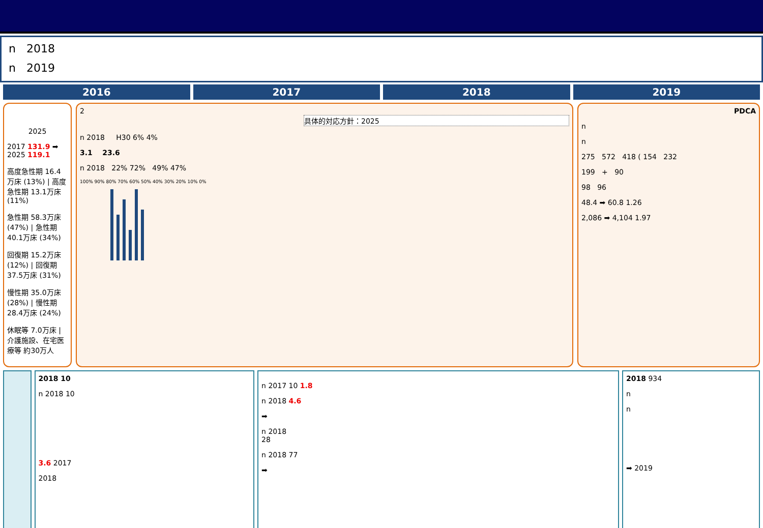n 2018
n 2019
2016 2017 2018 2019
2025
2017 131.9 ➡ 2025 119.1
高度急性期 16.4万床 (13%) | 高度急性期 13.1万床 (11%)
急性期 58.3万床 (47%) | 急性期 40.1万床 (34%)
回復期 15.2万床 (12%) | 回復期 37.5万床 (31%)
慢性期 35.0万床 (28%) | 慢性期 28.4万床 (24%)
休眠等 7.0万床 | 介護施設、在宅医療等 約30万人
2
具体的対応方針：2025
n 2018 H30 6% 4%
3.1 23.6
n 2018 22% 72% 49% 47%
100% 90% 80% 70% 60% 50% 40% 30% 20% 10% 0%
PDCA
n
n
275 572 418 ( 154 232
199 + 90
98 96
48.4 ➡ 60.8 1.26
2,086 ➡ 4,104 1.97
2018 10
n 2018 10
3.6 2017
2018
n 2017 10 1.8
n 2018 4.6
➡
n 2018
28
n 2018 77
➡
2018 934
n
n
➡ 2019